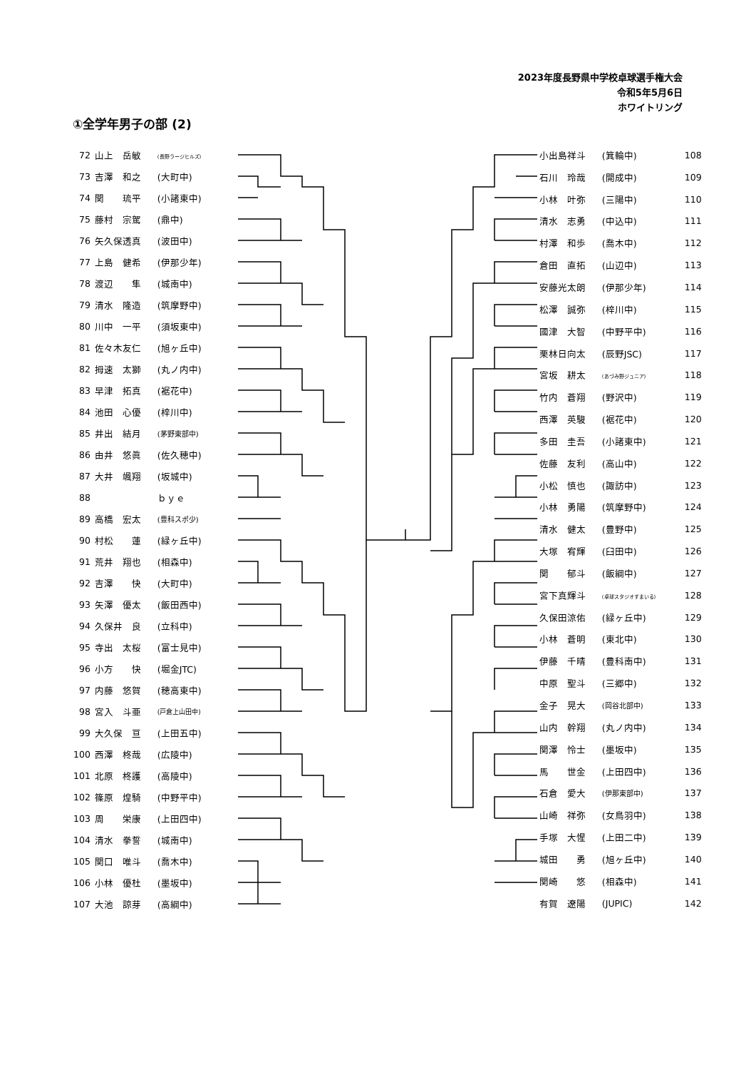2023年度長野県中学校卓球選手権大会
令和5年5月6日
ホワイトリング
①全学年男子の部 (2)
| 72 | 山上 岳敏 | (長野ラージヒルズ) |
| 73 | 吉澤 和之 | (大町中) |
| 74 | 関 琉平 | (小諸東中) |
| 75 | 藤村 宗駕 | (鼎中) |
| 76 | 矢久保透真 | (波田中) |
| 77 | 上島 健希 | (伊那少年) |
| 78 | 渡辺 隼 | (城南中) |
| 79 | 清水 隆造 | (筑摩野中) |
| 80 | 川中 一平 | (須坂東中) |
| 81 | 佐々木友仁 | (旭ヶ丘中) |
| 82 | 拇速 太獅 | (丸ノ内中) |
| 83 | 早津 拓真 | (裾花中) |
| 84 | 池田 心優 | (梓川中) |
| 85 | 井出 結月 | (茅野東部中) |
| 86 | 由井 悠眞 | (佐久穂中) |
| 87 | 大井 颯翔 | (坂城中) |
| 88 | | ｂｙｅ |
| 89 | 高橋 宏太 | (豊科スポ少) |
| 90 | 村松 蓮 | (緑ヶ丘中) |
| 91 | 荒井 翔也 | (相森中) |
| 92 | 吉澤 快 | (大町中) |
| 93 | 矢澤 優太 | (飯田西中) |
| 94 | 久保井 良 | (立科中) |
| 95 | 寺出 太桜 | (富士見中) |
| 96 | 小方 快 | (堀金JTC) |
| 97 | 内藤 悠賀 | (穂高東中) |
| 98 | 宮入 斗亜 | (戸倉上山田中) |
| 99 | 大久保 亘 | (上田五中) |
| 100 | 西澤 柊哉 | (広陵中) |
| 101 | 北原 柊護 | (高陵中) |
| 102 | 篠原 煌騎 | (中野平中) |
| 103 | 周 栄康 | (上田四中) |
| 104 | 清水 拳誓 | (城南中) |
| 105 | 関口 唯斗 | (喬木中) |
| 106 | 小林 優杜 | (墨坂中) |
| 107 | 大池 諒芽 | (高綱中) |
| 小出島祥斗 | (箕輪中) | 108 |
| 石川 玲哉 | (開成中) | 109 |
| 小林 叶弥 | (三陽中) | 110 |
| 清水 志勇 | (中込中) | 111 |
| 村澤 和歩 | (喬木中) | 112 |
| 倉田 直拓 | (山辺中) | 113 |
| 安藤光太朗 | (伊那少年) | 114 |
| 松澤 誠弥 | (梓川中) | 115 |
| 國津 大智 | (中野平中) | 116 |
| 栗林日向太 | (辰野JSC) | 117 |
| 宮坂 耕太 | (あづみ野ジュニア) | 118 |
| 竹内 蒼翔 | (野沢中) | 119 |
| 西澤 英駿 | (裾花中) | 120 |
| 多田 圭吾 | (小諸東中) | 121 |
| 佐藤 友利 | (高山中) | 122 |
| 小松 慎也 | (諏訪中) | 123 |
| 小林 勇陽 | (筑摩野中) | 124 |
| 清水 健太 | (豊野中) | 125 |
| 大塚 宥輝 | (臼田中) | 126 |
| 関 郁斗 | (飯綱中) | 127 |
| 宮下真輝斗 | (卓球スタジオすまいる) | 128 |
| 久保田涼佑 | (緑ヶ丘中) | 129 |
| 小林 蒼明 | (東北中) | 130 |
| 伊藤 千晴 | (豊科南中) | 131 |
| 中原 聖斗 | (三郷中) | 132 |
| 金子 晃大 | (岡谷北部中) | 133 |
| 山内 幹翔 | (丸ノ内中) | 134 |
| 関澤 怜士 | (墨坂中) | 135 |
| 馬 世金 | (上田四中) | 136 |
| 石倉 愛大 | (伊那東部中) | 137 |
| 山崎 祥弥 | (女鳥羽中) | 138 |
| 手塚 大惺 | (上田二中) | 139 |
| 城田 勇 | (旭ヶ丘中) | 140 |
| 関崎 悠 | (相森中) | 141 |
| 有賀 遼陽 | (JUPIC) | 142 |